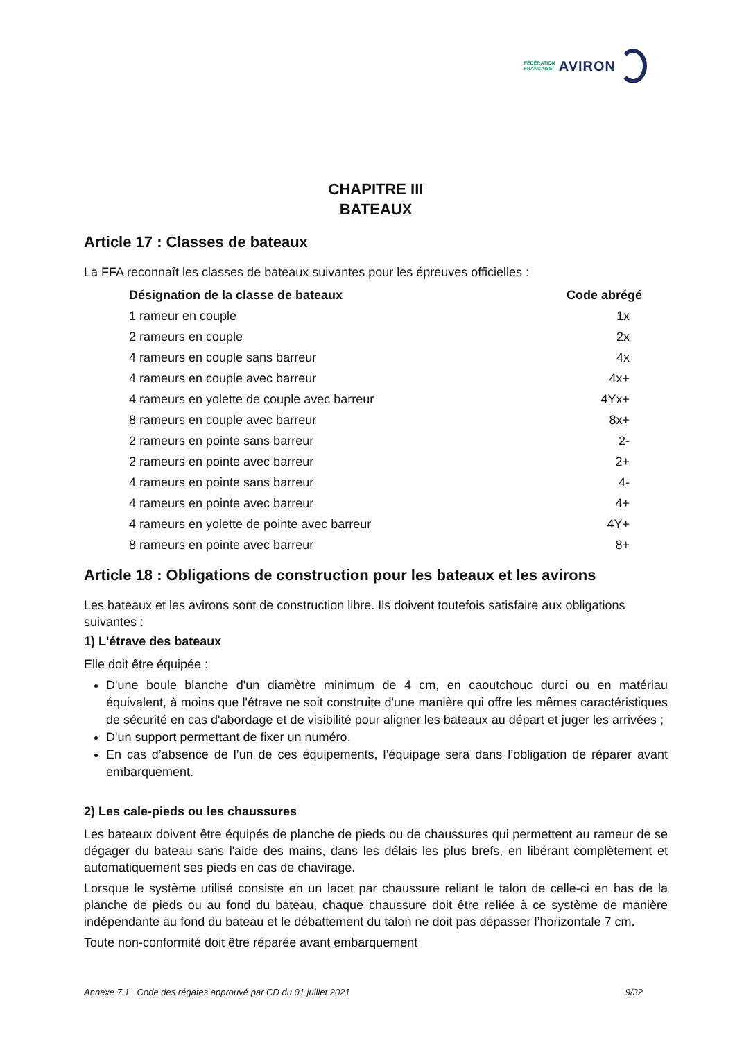FÉDÉRATION
FRANÇAISE AVIRON
CHAPITRE III
BATEAUX
Article 17 : Classes de bateaux
La FFA reconnaît les classes de bateaux suivantes pour les épreuves officielles :
| Désignation de la classe de bateaux | Code abrégé |
| --- | --- |
| 1 rameur en couple | 1x |
| 2 rameurs en couple | 2x |
| 4 rameurs en couple sans barreur | 4x |
| 4 rameurs en couple avec barreur | 4x+ |
| 4 rameurs en yolette de couple avec barreur | 4Yx+ |
| 8 rameurs en couple avec barreur | 8x+ |
| 2 rameurs en pointe sans barreur | 2- |
| 2 rameurs en pointe avec barreur | 2+ |
| 4 rameurs en pointe sans barreur | 4- |
| 4 rameurs en pointe avec barreur | 4+ |
| 4 rameurs en yolette de pointe avec barreur | 4Y+ |
| 8 rameurs en pointe avec barreur | 8+ |
Article 18 : Obligations de construction pour les bateaux et les avirons
Les bateaux et les avirons sont de construction libre. Ils doivent toutefois satisfaire aux obligations suivantes :
1) L'étrave des bateaux
Elle doit être équipée :
D'une boule blanche d'un diamètre minimum de 4 cm, en caoutchouc durci ou en matériau équivalent, à moins que l'étrave ne soit construite d'une manière qui offre les mêmes caractéristiques de sécurité en cas d'abordage et de visibilité pour aligner les bateaux au départ et juger les arrivées ;
D'un support permettant de fixer un numéro.
En cas d’absence de l’un de ces équipements, l’équipage sera dans l’obligation de réparer avant embarquement.
2) Les cale-pieds ou les chaussures
Les bateaux doivent être équipés de planche de pieds ou de chaussures qui permettent au rameur de se dégager du bateau sans l'aide des mains, dans les délais les plus brefs, en libérant complètement et automatiquement ses pieds en cas de chavirage.
Lorsque le système utilisé consiste en un lacet par chaussure reliant le talon de celle-ci en bas de la planche de pieds ou au fond du bateau, chaque chaussure doit être reliée à ce système de manière indépendante au fond du bateau et le débattement du talon ne doit pas dépasser l’horizontale 7 cm.
Toute non-conformité doit être réparée avant embarquement
Annexe 7.1 Code des régates approuvé par CD du 01 juillet 2021 9/32